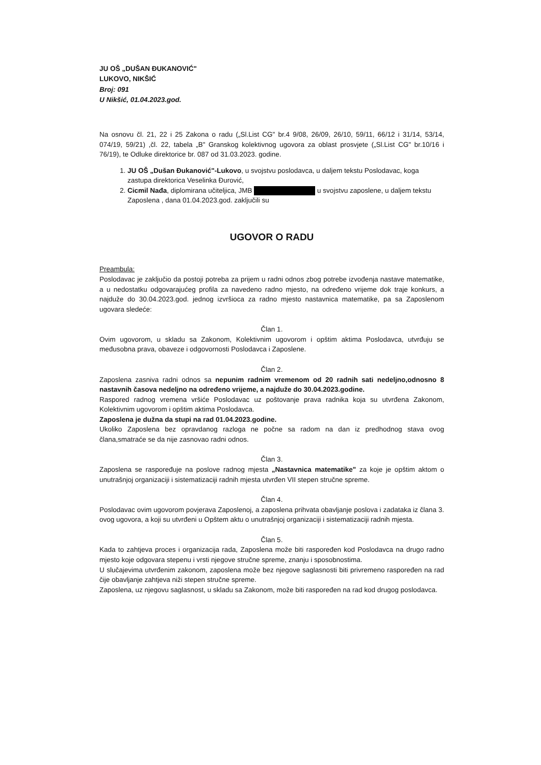JU OŠ „DUŠAN ĐUKANOVIĆ"
LUKOVO, NIKŠIĆ
Broj: 091
U Nikšić, 01.04.2023.god.
Na osnovu čl. 21, 22 i 25 Zakona o radu („Sl.List CG" br.4 9/08, 26/09, 26/10, 59/11, 66/12 i 31/14, 53/14, 074/19, 59/21) ,čl. 22, tabela „B" Granskog kolektivnog ugovora za oblast prosvjete („Sl.List CG" br.10/16 i 76/19), te Odluke direktorice br. 087 od 31.03.2023. godine.
1. JU OŠ „Dušan Đukanović"-Lukovo, u svojstvu poslodavca, u daljem tekstu Poslodavac, koga zastupa direktorica Veselinka Đurović,
2. Cicmil Nađa, diplomirana učiteljica, JMB u svojstvu zaposlene, u daljem tekstu Zaposlena , dana 01.04.2023.god. zaključili su
UGOVOR O RADU
Preambula:
Poslodavac je zaključio da postoji potreba za prijem u radni odnos zbog potrebe izvođenja nastave matematike, a u nedostatku odgovarajućeg profila za navedeno radno mjesto, na određeno vrijeme dok traje konkurs, a najduže do 30.04.2023.god. jednog izvršioca za radno mjesto nastavnica matematike, pa sa Zaposlenom ugovara sledeće:
Član 1.
Ovim ugovorom, u skladu sa Zakonom, Kolektivnim ugovorom i opštim aktima Poslodavca, utvrđuju se međusobna prava, obaveze i odgovornosti Poslodavca i Zaposlene.
Član 2.
Zaposlena zasniva radni odnos sa nepunim radnim vremenom od 20 radnih sati nedeljno,odnosno 8 nastavnih časova nedeljno na određeno vrijeme, a najduže do 30.04.2023.godine.
Raspored radnog vremena vršiće Poslodavac uz poštovanje prava radnika koja su utvrđena Zakonom, Kolektivnim ugovorom i opštim aktima Poslodavca.
Zaposlena je dužna da stupi na rad 01.04.2023.godine.
Ukoliko Zaposlena bez opravdanog razloga ne počne sa radom na dan iz predhodnog stava ovog člana,smatraće se da nije zasnovao radni odnos.
Član 3.
Zaposlena se raspoređuje na poslove radnog mjesta „Nastavnica matematike" za koje je opštim aktom o unutrašnjoj organizaciji i sistematizaciji radnih mjesta utvrđen VII stepen stručne spreme.
Član 4.
Poslodavac ovim ugovorom povjerava Zaposlenoj, a zaposlena prihvata obavljanje poslova i zadataka iz člana 3. ovog ugovora, a koji su utvrđeni u Opštem aktu o unutrašnjoj organizaciji i sistematizaciji radnih mjesta.
Član 5.
Kada to zahtjeva proces i organizacija rada, Zaposlena može biti raspoređen kod Poslodavca na drugo radno mjesto koje odgovara stepenu i vrsti njegove stručne spreme, znanju i sposobnostima.
U slučajevima utvrđenim zakonom, zaposlena može bez njegove saglasnosti biti privremeno raspoređen na rad čije obavljanje zahtjeva niži stepen stručne spreme.
Zaposlena, uz njegovu saglasnost, u skladu sa Zakonom, može biti raspoređen na rad kod drugog poslodavca.